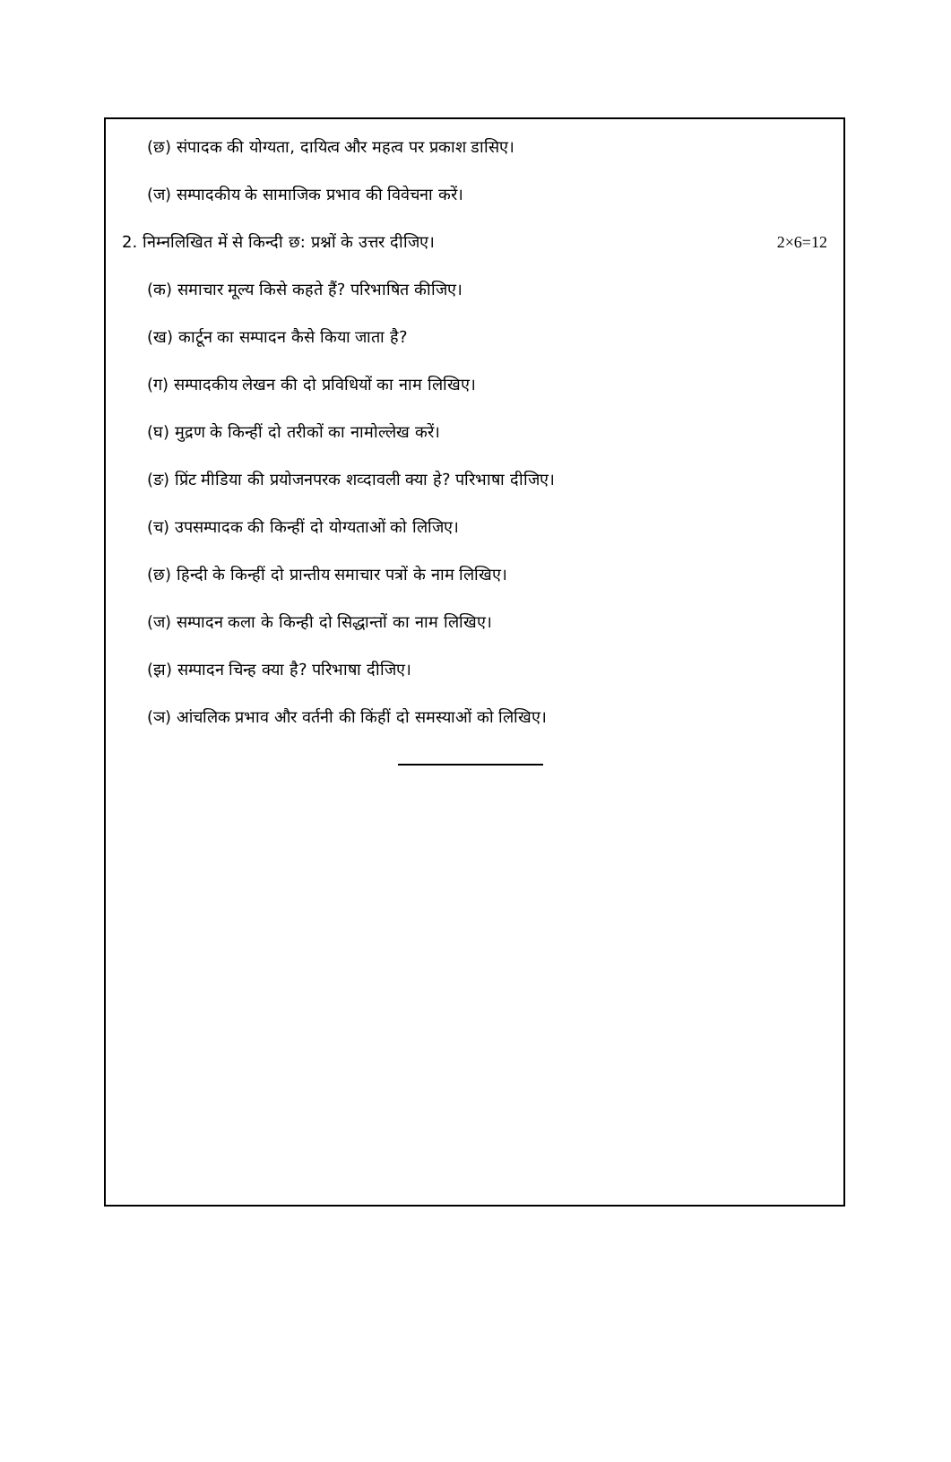(छ) संपादक की योग्यता, दायित्व और महत्व पर प्रकाश डासिए।
(ज) सम्पादकीय के सामाजिक प्रभाव की विवेचना करें।
2. निम्नलिखित में से किन्दी छ: प्रश्नों के उत्तर दीजिए। 2×6=12
(क) समाचार मूल्य किसे कहते हैं? परिभाषित कीजिए।
(ख) कार्टून का सम्पादन कैसे किया जाता है?
(ग) सम्पादकीय लेखन की दो प्रविधियों का नाम लिखिए।
(घ) मुद्रण के किन्हीं दो तरीकों का नामोल्लेख करें।
(ङ) प्रिंट मीडिया की प्रयोजनपरक शव्दावली क्या हे? परिभाषा दीजिए।
(च) उपसम्पादक की किन्हीं दो योग्यताओं को लिजिए।
(छ) हिन्दी के किन्हीं दो प्रान्तीय समाचार पत्रों के नाम लिखिए।
(ज) सम्पादन कला के किन्ही दो सिद्धान्तों का नाम लिखिए।
(झ) सम्पादन चिन्ह क्या है? परिभाषा दीजिए।
(ञ) आंचलिक प्रभाव और वर्तनी की किंहीं दो समस्याओं को लिखिए।